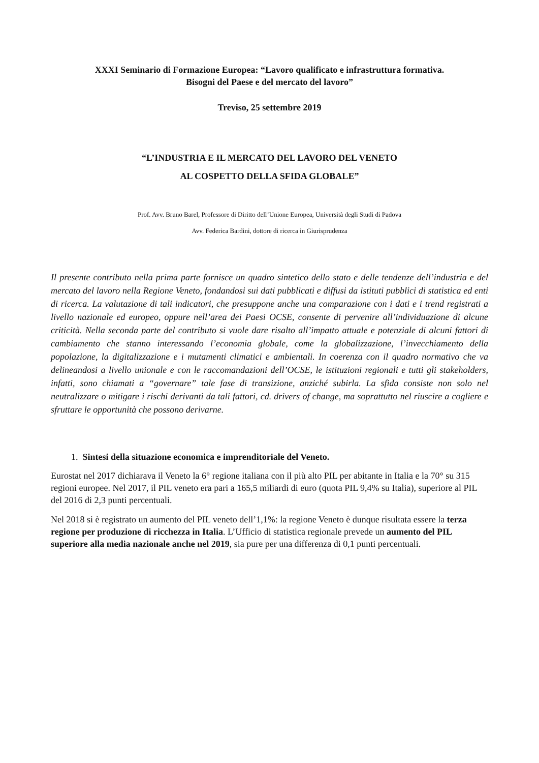XXXI Seminario di Formazione Europea: “Lavoro qualificato e infrastruttura formativa.
Bisogni del Paese e del mercato del lavoro”
Treviso, 25 settembre 2019
“L’INDUSTRIA E IL MERCATO DEL LAVORO DEL VENETO
AL COSPETTO DELLA SFIDA GLOBALE”
Prof. Avv. Bruno Barel, Professore di Diritto dell’Unione Europea, Università degli Studi di Padova
Avv. Federica Bardini, dottore di ricerca in Giurisprudenza
Il presente contributo nella prima parte fornisce un quadro sintetico dello stato e delle tendenze dell’industria e del mercato del lavoro nella Regione Veneto, fondandosi sui dati pubblicati e diffusi da istituti pubblici di statistica ed enti di ricerca. La valutazione di tali indicatori, che presuppone anche una comparazione con i dati e i trend registrati a livello nazionale ed europeo, oppure nell’area dei Paesi OCSE, consente di pervenire all’individuazione di alcune criticità. Nella seconda parte del contributo si vuole dare risalto all’impatto attuale e potenziale di alcuni fattori di cambiamento che stanno interessando l’economia globale, come la globalizzazione, l’invecchiamento della popolazione, la digitalizzazione e i mutamenti climatici e ambientali. In coerenza con il quadro normativo che va delineandosi a livello unionale e con le raccomandazioni dell’OCSE, le istituzioni regionali e tutti gli stakeholders, infatti, sono chiamati a “governare” tale fase di transizione, anziché subirla. La sfida consiste non solo nel neutralizzare o mitigare i rischi derivanti da tali fattori, cd. drivers of change, ma soprattutto nel riuscire a cogliere e sfruttare le opportunità che possono derivarne.
1. Sintesi della situazione economica e imprenditoriale del Veneto.
Eurostat nel 2017 dichiarava il Veneto la 6° regione italiana con il più alto PIL per abitante in Italia e la 70° su 315 regioni europee. Nel 2017, il PIL veneto era pari a 165,5 miliardi di euro (quota PIL 9,4% su Italia), superiore al PIL del 2016 di 2,3 punti percentuali.
Nel 2018 si è registrato un aumento del PIL veneto dell’1,1%: la regione Veneto è dunque risultata essere la terza regione per produzione di ricchezza in Italia. L’Ufficio di statistica regionale prevede un aumento del PIL superiore alla media nazionale anche nel 2019, sia pure per una differenza di 0,1 punti percentuali.